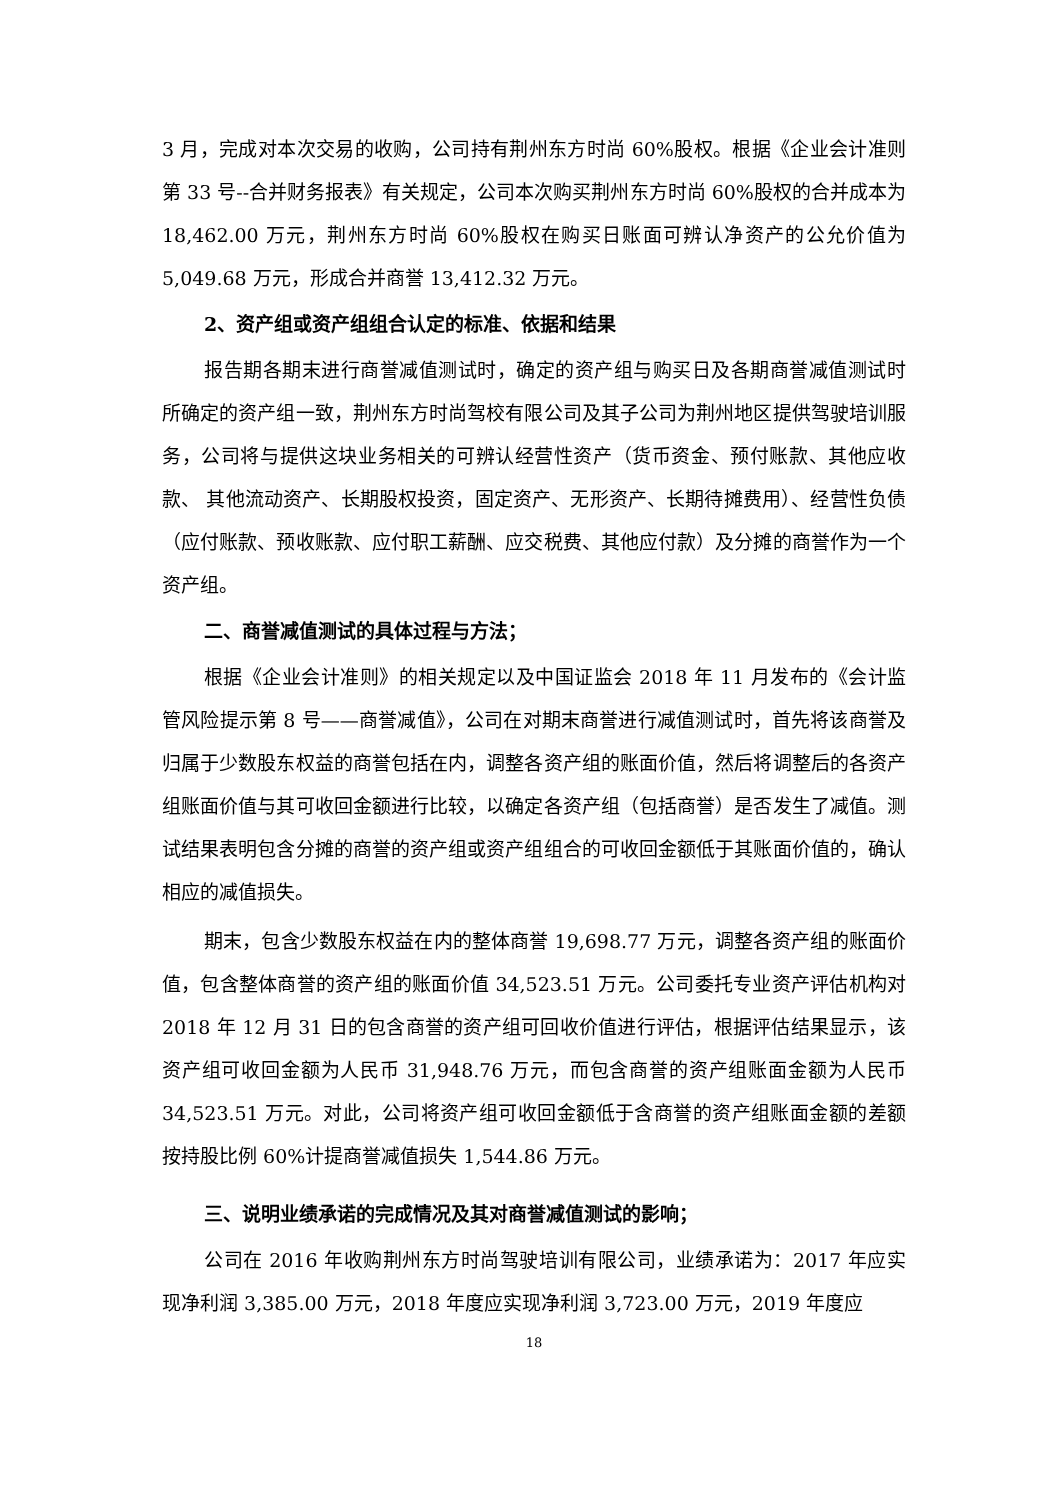3 月，完成对本次交易的收购，公司持有荆州东方时尚 60%股权。根据《企业会计准则第 33 号--合并财务报表》有关规定，公司本次购买荆州东方时尚 60%股权的合并成本为 18,462.00 万元，荆州东方时尚 60%股权在购买日账面可辨认净资产的公允价值为 5,049.68 万元，形成合并商誉 13,412.32 万元。
2、资产组或资产组组合认定的标准、依据和结果
报告期各期末进行商誉减值测试时，确定的资产组与购买日及各期商誉减值测试时所确定的资产组一致，荆州东方时尚驾校有限公司及其子公司为荆州地区提供驾驶培训服务，公司将与提供这块业务相关的可辨认经营性资产（货币资金、预付账款、其他应收款、 其他流动资产、长期股权投资，固定资产、无形资产、长期待摊费用）、经营性负债（应付账款、预收账款、应付职工薪酬、应交税费、其他应付款）及分摊的商誉作为一个资产组。
二、商誉减值测试的具体过程与方法；
根据《企业会计准则》的相关规定以及中国证监会 2018 年 11 月发布的《会计监管风险提示第 8 号——商誉减值》，公司在对期末商誉进行减值测试时，首先将该商誉及归属于少数股东权益的商誉包括在内，调整各资产组的账面价值，然后将调整后的各资产组账面价值与其可收回金额进行比较，以确定各资产组（包括商誉）是否发生了减值。测试结果表明包含分摊的商誉的资产组或资产组组合的可收回金额低于其账面价值的，确认相应的减值损失。
期末，包含少数股东权益在内的整体商誉 19,698.77 万元，调整各资产组的账面价值，包含整体商誉的资产组的账面价值 34,523.51 万元。公司委托专业资产评估机构对 2018 年 12 月 31 日的包含商誉的资产组可回收价值进行评估，根据评估结果显示，该资产组可收回金额为人民币 31,948.76 万元，而包含商誉的资产组账面金额为人民币 34,523.51 万元。对此，公司将资产组可收回金额低于含商誉的资产组账面金额的差额按持股比例 60%计提商誉减值损失 1,544.86 万元。
三、说明业绩承诺的完成情况及其对商誉减值测试的影响；
公司在 2016 年收购荆州东方时尚驾驶培训有限公司，业绩承诺为：2017 年应实现净利润 3,385.00 万元，2018 年度应实现净利润 3,723.00 万元，2019 年度应
18